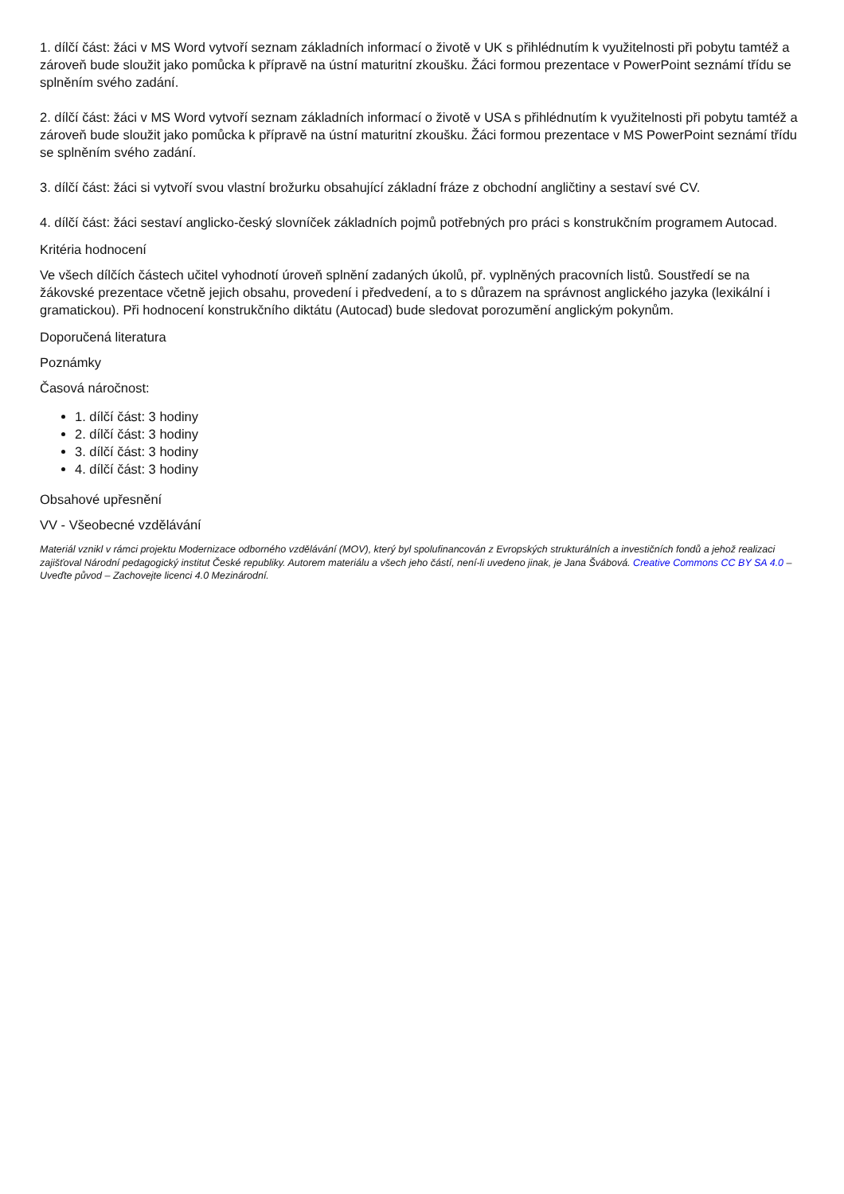1. dílčí část: žáci v MS Word vytvoří seznam základních informací o životě v UK s přihlédnutím k využitelnosti při pobytu tamtéž a zároveň bude sloužit jako pomůcka k přípravě na ústní maturitní zkoušku. Žáci formou prezentace v PowerPoint seznámí třídu se splněním svého zadání.
2. dílčí část: žáci v MS Word vytvoří seznam základních informací o životě v USA s přihlédnutím k využitelnosti při pobytu tamtéž a zároveň bude sloužit jako pomůcka k přípravě na ústní maturitní zkoušku. Žáci formou prezentace v MS PowerPoint seznámí třídu se splněním svého zadání.
3. dílčí část: žáci si vytvoří svou vlastní brožurku obsahující základní fráze z obchodní angličtiny a sestaví své CV.
4. dílčí část: žáci sestaví anglicko-český slovníček základních pojmů potřebných pro práci s konstrukčním programem Autocad.
Kritéria hodnocení
Ve všech dílčích částech učitel vyhodnotí úroveň splnění zadaných úkolů, př. vyplněných pracovních listů. Soustředí se na žákovské prezentace včetně jejich obsahu, provedení i předvedení, a to s důrazem na správnost anglického jazyka (lexikální i gramatickou). Při hodnocení konstrukčního diktátu (Autocad) bude sledovat porozumění anglickým pokynům.
Doporučená literatura
Poznámky
Časová náročnost:
1. dílčí část: 3 hodiny
2. dílčí část: 3 hodiny
3. dílčí část: 3 hodiny
4. dílčí část: 3 hodiny
Obsahové upřesnění
VV - Všeobecné vzdělávání
Materiál vznikl v rámci projektu Modernizace odborného vzdělávání (MOV), který byl spolufinancován z Evropských strukturálních a investičních fondů a jehož realizaci zajišťoval Národní pedagogický institut České republiky. Autorem materiálu a všech jeho částí, není-li uvedeno jinak, je Jana Švábová. Creative Commons CC BY SA 4.0 – Uveďte původ – Zachovejte licenci 4.0 Mezinárodní.